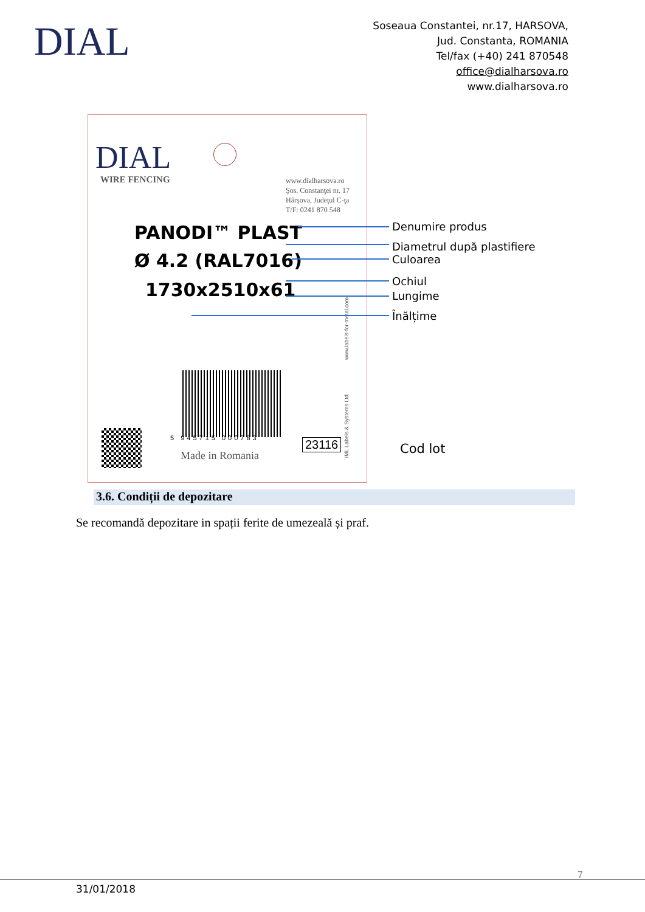DIAL
Soseaua Constantei, nr.17, HARSOVA,
Jud. Constanta, ROMANIA
Tel/fax (+40) 241 870548
office@dialharsova.ro
www.dialharsova.ro
DIAL
WIRE FENCING
www.dialharsova.ro
Şos. Constanţei nr. 17
Hârşova, Judeţul C-ţa
T/F: 0241 870 548
PANODI™ PLAST
Ø 4.2 (RAL7016)
1730x2510x61
5 945715 000783
Made in Romania
23116
www.labels-for-metal.com
IML Labels & Systems Ltd
Denumire produs
Diametrul după plastifiere
Culoarea
Ochiul
Lungime
Înălțime
Cod lot
3.6. Condiții de depozitare
Se recomandă depozitare in spații ferite de umezeală și praf.
7
31/01/2018